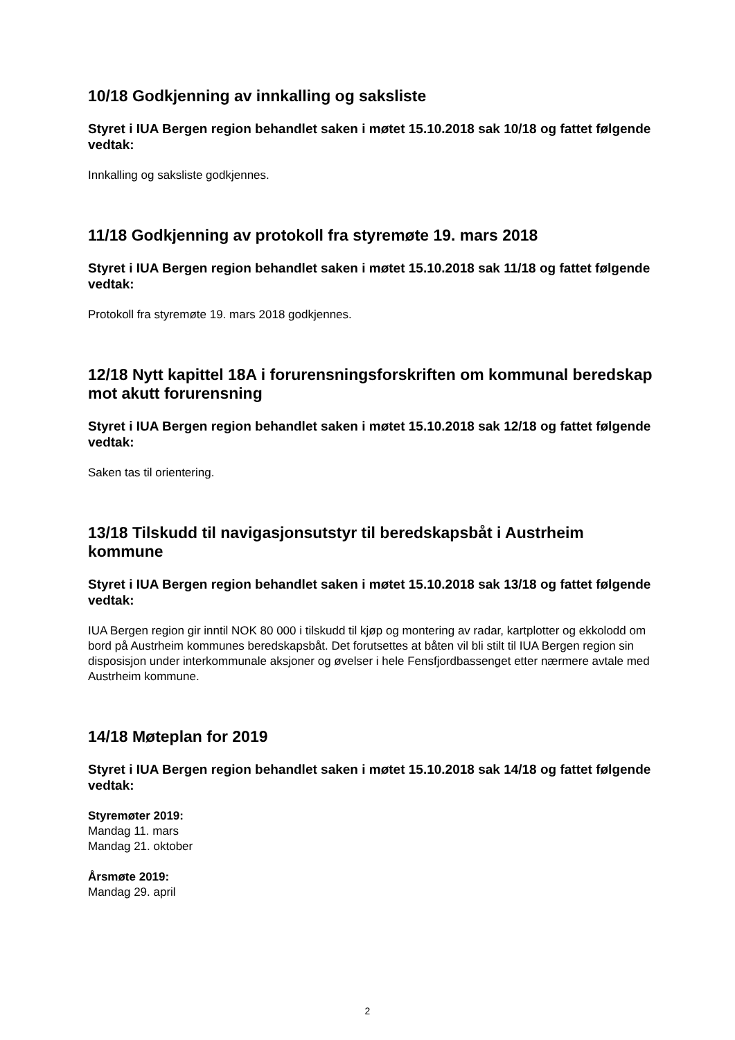10/18 Godkjenning av innkalling og saksliste
Styret i IUA Bergen region behandlet saken i møtet 15.10.2018 sak 10/18 og fattet følgende vedtak:
Innkalling og saksliste godkjennes.
11/18 Godkjenning av protokoll fra styremøte 19. mars 2018
Styret i IUA Bergen region behandlet saken i møtet 15.10.2018 sak 11/18 og fattet følgende vedtak:
Protokoll fra styremøte 19. mars 2018 godkjennes.
12/18 Nytt kapittel 18A i forurensningsforskriften om kommunal beredskap mot akutt forurensning
Styret i IUA Bergen region behandlet saken i møtet 15.10.2018 sak 12/18 og fattet følgende vedtak:
Saken tas til orientering.
13/18 Tilskudd til navigasjonsutstyr til beredskapsbåt i Austrheim kommune
Styret i IUA Bergen region behandlet saken i møtet 15.10.2018 sak 13/18 og fattet følgende vedtak:
IUA Bergen region gir inntil NOK 80 000 i tilskudd til kjøp og montering av radar, kartplotter og ekkolodd om bord på Austrheim kommunes beredskapsbåt. Det forutsettes at båten vil bli stilt til IUA Bergen region sin disposisjon under interkommunale aksjoner og øvelser i hele Fensfjordbassenget etter nærmere avtale med Austrheim kommune.
14/18 Møteplan for 2019
Styret i IUA Bergen region behandlet saken i møtet 15.10.2018 sak 14/18 og fattet følgende vedtak:
Styremøter 2019:
Mandag 11. mars
Mandag 21. oktober
Årsmøte 2019:
Mandag 29. april
2